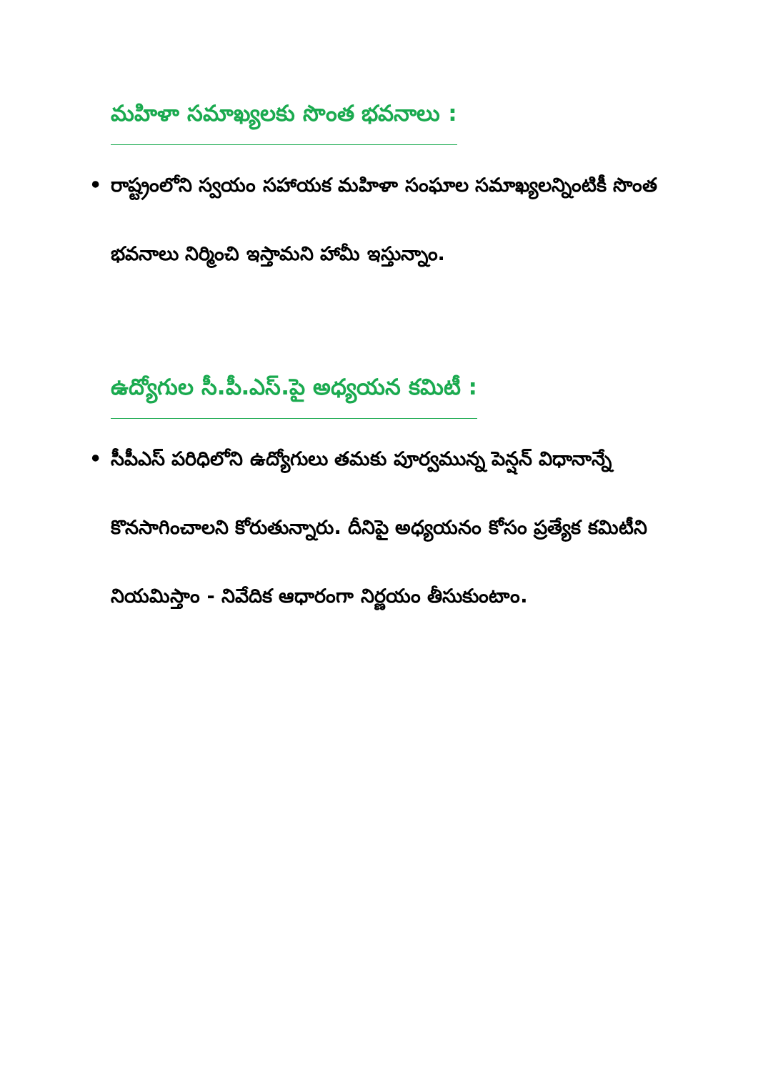మహిళా సమాఖ్యలకు సొంత భవనాలు :
• రాష్ట్రంలోని స్వయం సహాయక మహిళా సంఘాల సమాఖ్యలన్నింటికీ సొంత భవనాలు నిర్మించి ఇస్తామని హామీ ఇస్తున్నాం.
ఉద్యోగుల సీ.పీ.ఎస్.పై అధ్యయన కమిటీ :
• సీపీఎస్ పరిధిలోని ఉద్యోగులు తమకు పూర్వమున్న పెన్షన్ విధానాన్నే కొనసాగించాలని కోరుతున్నారు. దీనిపై అధ్యయనం కోసం ప్రత్యేక కమిటీని నియమిస్తాం - నివేదిక ఆధారంగా నిర్ణయం తీసుకుంటాం.